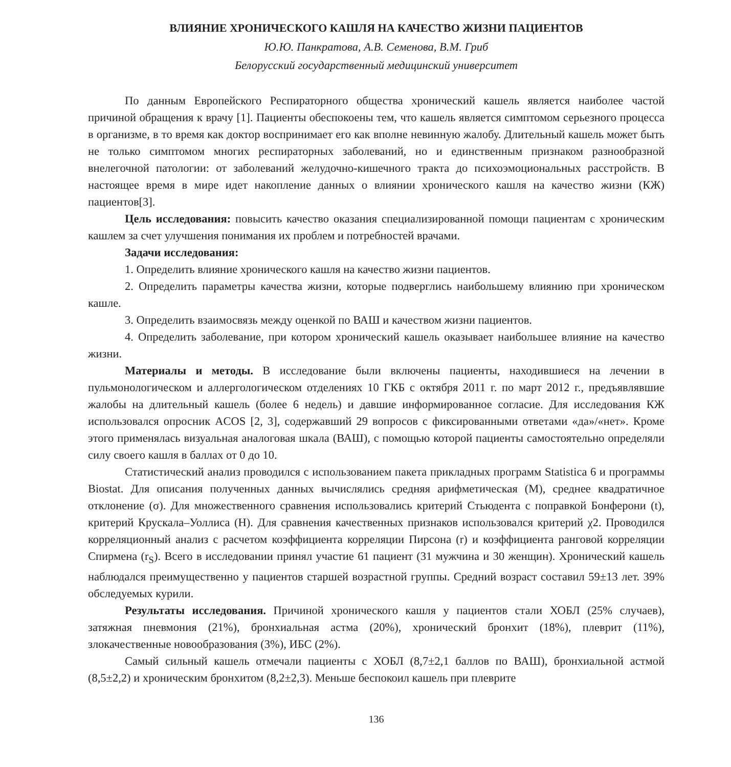ВЛИЯНИЕ ХРОНИЧЕСКОГО КАШЛЯ НА КАЧЕСТВО ЖИЗНИ ПАЦИЕНТОВ
Ю.Ю. Панкратова, А.В. Семенова, В.М. Гриб
Белорусский государственный медицинский университет
По данным Европейского Респираторного общества хронический кашель является наиболее частой причиной обращения к врачу [1]. Пациенты обеспокоены тем, что кашель является симптомом серьезного процесса в организме, в то время как доктор воспринимает его как вполне невинную жалобу. Длительный кашель может быть не только симптомом многих респираторных заболеваний, но и единственным признаком разнообразной внелегочной патологии: от заболеваний желудочно-кишечного тракта до психоэмоциональных расстройств. В настоящее время в мире идет накопление данных о влиянии хронического кашля на качество жизни (КЖ) пациентов[3].
Цель исследования: повысить качество оказания специализированной помощи пациентам с хроническим кашлем за счет улучшения понимания их проблем и потребностей врачами.
Задачи исследования:
1. Определить влияние хронического кашля на качество жизни пациентов.
2. Определить параметры качества жизни, которые подверглись наибольшему влиянию при хроническом кашле.
3. Определить взаимосвязь между оценкой по ВАШ и качеством жизни пациентов.
4. Определить заболевание, при котором хронический кашель оказывает наибольшее влияние на качество жизни.
Материалы и методы. В исследование были включены пациенты, находившиеся на лечении в пульмонологическом и аллергологическом отделениях 10 ГКБ с октября 2011 г. по март 2012 г., предъявлявшие жалобы на длительный кашель (более 6 недель) и давшие информированное согласие. Для исследования КЖ использовался опросник ACOS [2, 3], содержавший 29 вопросов с фиксированными ответами «да»/«нет». Кроме этого применялась визуальная аналоговая шкала (ВАШ), с помощью которой пациенты самостоятельно определяли силу своего кашля в баллах от 0 до 10.
Статистический анализ проводился с использованием пакета прикладных программ Statistica 6 и программы Biostat. Для описания полученных данных вычислялись средняя арифметическая (M), среднее квадратичное отклонение (σ). Для множественного сравнения использовались критерий Стьюдента с поправкой Бонферони (t), критерий Крускала–Уоллиса (H). Для сравнения качественных признаков использовался критерий χ2. Проводился корреляционный анализ с расчетом коэффициента корреляции Пирсона (r) и коэффициента ранговой корреляции Спирмена (r<sub>S</sub>). Всего в исследовании принял участие 61 пациент (31 мужчина и 30 женщин). Хронический кашель наблюдался преимущественно у пациентов старшей возрастной группы. Средний возраст составил 59±13 лет. 39% обследуемых курили.
Результаты исследования. Причиной хронического кашля у пациентов стали ХОБЛ (25% случаев), затяжная пневмония (21%), бронхиальная астма (20%), хронический бронхит (18%), плеврит (11%), злокачественные новообразования (3%), ИБС (2%).
Самый сильный кашель отмечали пациенты с ХОБЛ (8,7±2,1 баллов по ВАШ), бронхиальной астмой (8,5±2,2) и хроническим бронхитом (8,2±2,3). Меньше беспокоил кашель при плеврите
136